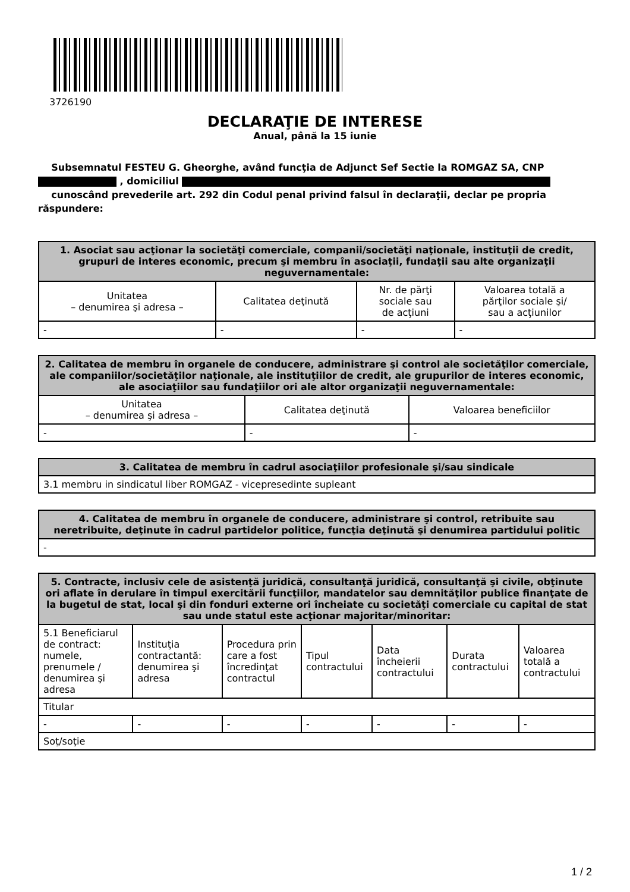3726190
DECLARAŢIE DE INTERESE
Anual, până la 15 iunie
Subsemnatul FESTEU G. Gheorghe, având funcţia de Adjunct Sef Sectie la ROMGAZ SA, CNP
, domiciliul
cunoscând prevederile art. 292 din Codul penal privind falsul în declaraţii, declar pe propria răspundere:
| 1. Asociat sau acţionar la societăţi comerciale, companii/societăţi naţionale, instituţii de credit, grupuri de interes economic, precum şi membru în asociaţii, fundaţii sau alte organizaţii neguvernamentale: | | | |
| --- | --- | --- | --- |
| Unitatea – denumirea şi adresa – | Calitatea deţinută | Nr. de părţi sociale sau de acţiuni | Valoarea totală a părţilor sociale şi/ sau a acţiunilor |
| - | - | - | - |
| 2. Calitatea de membru în organele de conducere, administrare şi control ale societăţilor comerciale, ale companiilor/societăţilor naţionale, ale instituţiilor de credit, ale grupurilor de interes economic, ale asociaţiilor sau fundaţiilor ori ale altor organizaţii neguvernamentale: | | |
| --- | --- | --- |
| Unitatea – denumirea şi adresa – | Calitatea deţinută | Valoarea beneficiilor |
| - | - | - |
| 3. Calitatea de membru în cadrul asociaţiilor profesionale şi/sau sindicale |
| --- |
| 3.1 membru in sindicatul liber ROMGAZ - vicepresedinte supleant |
| 4. Calitatea de membru în organele de conducere, administrare şi control, retribuite sau neretribuite, deţinute în cadrul partidelor politice, funcţia deţinută şi denumirea partidului politic |
| --- |
| - |
| 5. Contracte, inclusiv cele de asistenţă juridică, consultanţă juridică, consultanţă şi civile, obţinute ori aflate în derulare în timpul exercitării funcţiilor, mandatelor sau demnităţilor publice finanţate de la bugetul de stat, local şi din fonduri externe ori încheiate cu societăţi comerciale cu capital de stat sau unde statul este acţionar majoritar/minoritar: | | | | | | |
| --- | --- | --- | --- | --- | --- | --- |
| 5.1 Beneficiarul de contract: numele, prenumele / denumirea şi adresa | Instituţia contractantă: denumirea şi adresa | Procedura prin care a fost încredinţat contractul | Tipul contractului | Data încheierii contractului | Durata contractului | Valoarea totală a contractului |
| Titular | | | | | | |
| - | - | - | - | - | - | - |
| Soţ/soţie | | | | | | |
1 / 2